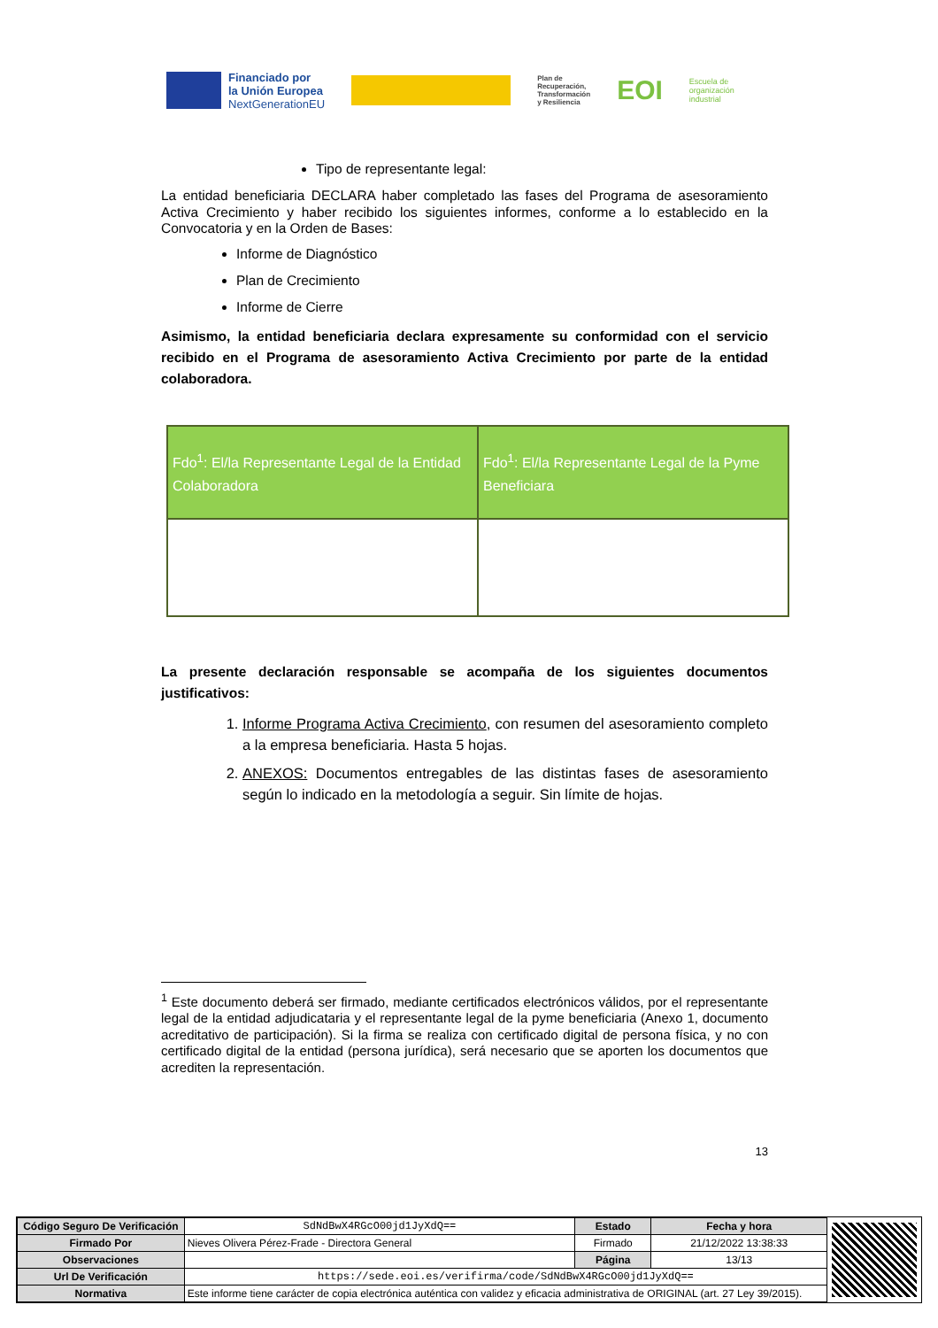Financiado por
la Unión Europea
NextGenerationEU
Plan de
Recuperación,
Transformación
y Resiliencia
EOI
Escuela de
organización
industrial
Tipo de representante legal:
La entidad beneficiaria DECLARA haber completado las fases del Programa de asesoramiento Activa Crecimiento y haber recibido los siguientes informes, conforme a lo establecido en la Convocatoria y en la Orden de Bases:
Informe de Diagnóstico
Plan de Crecimiento
Informe de Cierre
Asimismo, la entidad beneficiaria declara expresamente su conformidad con el servicio recibido en el Programa de asesoramiento Activa Crecimiento por parte de la entidad colaboradora.
| Fdo<sup>1</sup>: El/la Representante Legal de la Entidad Colaboradora | Fdo<sup>1</sup>: El/la Representante Legal de la Pyme Beneficiara |
La presente declaración responsable se acompaña de los siguientes documentos justificativos:
1. Informe Programa Activa Crecimiento, con resumen del asesoramiento completo a la empresa beneficiaria. Hasta 5 hojas.
2. ANEXOS: Documentos entregables de las distintas fases de asesoramiento según lo indicado en la metodología a seguir. Sin límite de hojas.
<sup>1</sup> Este documento deberá ser firmado, mediante certificados electrónicos válidos, por el representante legal de la entidad adjudicataria y el representante legal de la pyme beneficiaria (Anexo 1, documento acreditativo de participación). Si la firma se realiza con certificado digital de persona física, y no con certificado digital de la entidad (persona jurídica), será necesario que se aporten los documentos que acrediten la representación.
13
| Código Seguro De Verificación | SdNdBwX4RGcO00jd1JyXdQ== | Estado | Fecha y hora |
| Firmado Por | Nieves Olivera Pérez-Frade - Directora General | Firmado | 21/12/2022 13:38:33 |
| Observaciones | | Página | 13/13 |
| Url De Verificación | https://sede.eoi.es/verifirma/code/SdNdBwX4RGcO00jd1JyXdQ== | | |
| Normativa | Este informe tiene carácter de copia electrónica auténtica con validez y eficacia administrativa de ORIGINAL (art. 27 Ley 39/2015). | | |